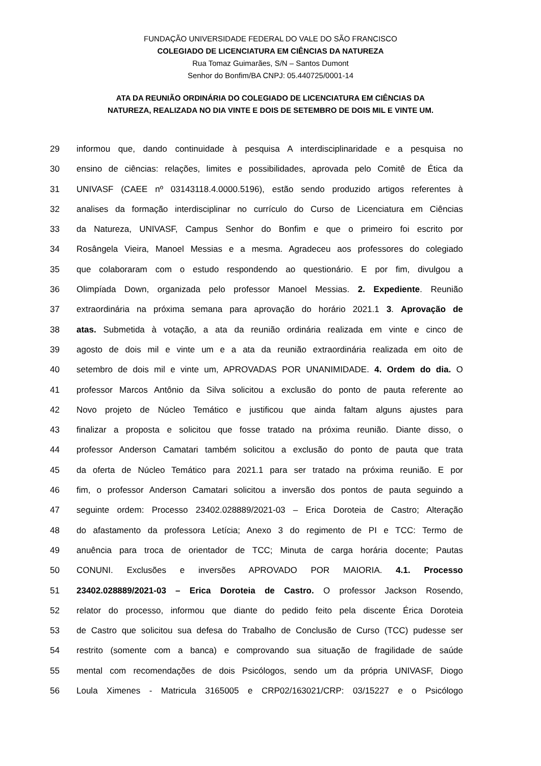FUNDAÇÃO UNIVERSIDADE FEDERAL DO VALE DO SÃO FRANCISCO
COLEGIADO DE LICENCIATURA EM CIÊNCIAS DA NATUREZA
Rua Tomaz Guimarães, S/N – Santos Dumont
Senhor do Bonfim/BA CNPJ: 05.440725/0001-14
ATA DA REUNIÃO ORDINÁRIA DO COLEGIADO DE LICENCIATURA EM CIÊNCIAS DA
NATUREZA, REALIZADA NO DIA VINTE E DOIS DE SETEMBRO DE DOIS MIL E VINTE UM.
29 informou que, dando continuidade à pesquisa A interdisciplinaridade e a pesquisa no
30 ensino de ciências: relações, limites e possibilidades, aprovada pelo Comitê de Ética da
31 UNIVASF (CAEE nº 03143118.4.0000.5196), estão sendo produzido artigos referentes à
32 analises da formação interdisciplinar no currículo do Curso de Licenciatura em Ciências
33 da Natureza, UNIVASF, Campus Senhor do Bonfim e que o primeiro foi escrito por
34 Rosângela Vieira, Manoel Messias e a mesma. Agradeceu aos professores do colegiado
35 que colaboraram com o estudo respondendo ao questionário. E por fim, divulgou a
36 Olimpíada Down, organizada pelo professor Manoel Messias. 2. Expediente. Reunião
37 extraordinária na próxima semana para aprovação do horário 2021.1 3. Aprovação de
38 atas. Submetida à votação, a ata da reunião ordinária realizada em vinte e cinco de
39 agosto de dois mil e vinte um e a ata da reunião extraordinária realizada em oito de
40 setembro de dois mil e vinte um, APROVADAS POR UNANIMIDADE. 4. Ordem do dia. O
41 professor Marcos Antônio da Silva solicitou a exclusão do ponto de pauta referente ao
42 Novo projeto de Núcleo Temático e justificou que ainda faltam alguns ajustes para
43 finalizar a proposta e solicitou que fosse tratado na próxima reunião. Diante disso, o
44 professor Anderson Camatari também solicitou a exclusão do ponto de pauta que trata
45 da oferta de Núcleo Temático para 2021.1 para ser tratado na próxima reunião. E por
46 fim, o professor Anderson Camatari solicitou a inversão dos pontos de pauta seguindo a
47 seguinte ordem: Processo 23402.028889/2021-03 – Erica Doroteia de Castro; Alteração
48 do afastamento da professora Letícia; Anexo 3 do regimento de PI e TCC: Termo de
49 anuência para troca de orientador de TCC; Minuta de carga horária docente; Pautas
50 CONUNI. Exclusões e inversões APROVADO POR MAIORIA. 4.1. Processo
51 23402.028889/2021-03 – Erica Doroteia de Castro. O professor Jackson Rosendo,
52 relator do processo, informou que diante do pedido feito pela discente Érica Doroteia
53 de Castro que solicitou sua defesa do Trabalho de Conclusão de Curso (TCC) pudesse ser
54 restrito (somente com a banca) e comprovando sua situação de fragilidade de saúde
55 mental com recomendações de dois Psicólogos, sendo um da própria UNIVASF, Diogo
56 Loula Ximenes - Matricula 3165005 e CRP02/163021/CRP: 03/15227 e o Psicólogo